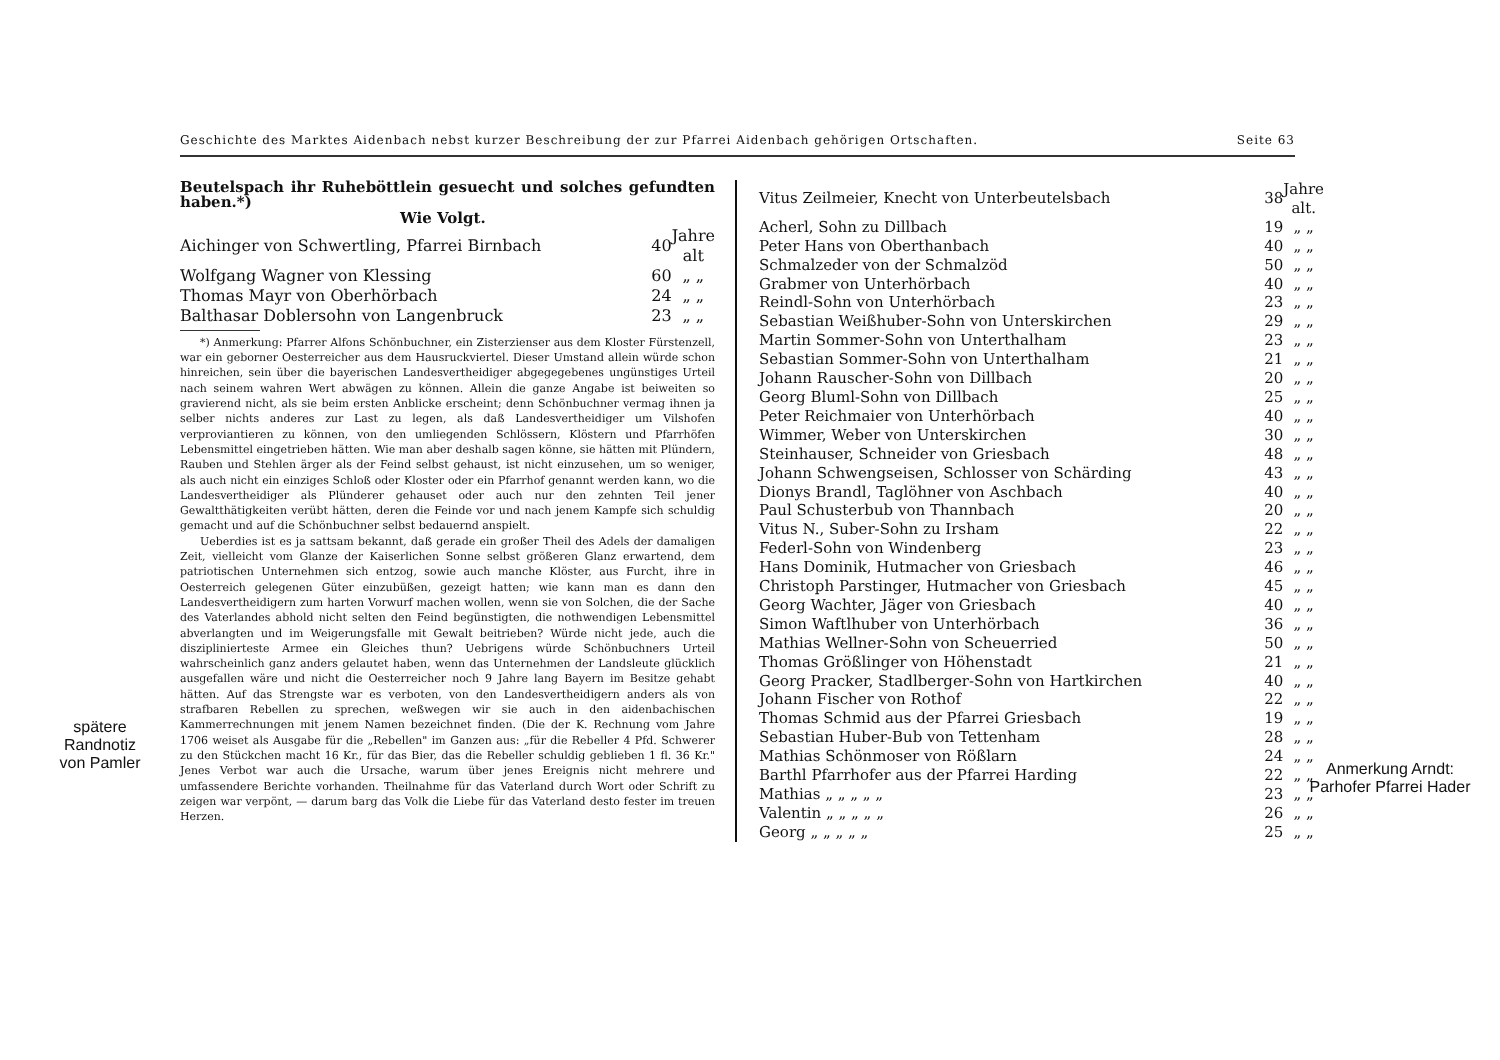Geschichte des Marktes Aidenbach nebst kurzer Beschreibung der zur Pfarrei Aidenbach gehörigen Ortschaften. Seite 63
Beutelspach ihr Ruheböttlein gesuecht und solches gefundten haben.*)
Wie Volgt.
| Aichinger von Schwertling, Pfarrei Birnbach | 40 | Jahre alt |
| Wolfgang Wagner von Klessing | 60 | „ „ |
| Thomas Mayr von Oberhörbach | 24 | „ „ |
| Balthasar Doblersohn von Langenbruck | 23 | „ „ |
*) Anmerkung: Pfarrer Alfons Schönbuchner, ein Zisterzienser aus dem Kloster Fürstenzell, war ein geborner Oesterreicher aus dem Hausruckviertel. Dieser Umstand allein würde schon hinreichen, sein über die bayerischen Landesvertheidiger abgegegebenes ungünstiges Urteil nach seinem wahren Wert abwägen zu können. Allein die ganze Angabe ist beiweiten so gravierend nicht, als sie beim ersten Anblicke erscheint; denn Schönbuchner vermag ihnen ja selber nichts anderes zur Last zu legen, als daß Landesvertheidiger um Vilshofen verproviantieren zu können, von den umliegenden Schlössern, Klöstern und Pfarrhöfen Lebensmittel eingetrieben hätten. Wie man aber deshalb sagen könne, sie hätten mit Plündern, Rauben und Stehlen ärger als der Feind selbst gehaust, ist nicht einzusehen, um so weniger, als auch nicht ein einziges Schloß oder Kloster oder ein Pfarrhof genannt werden kann, wo die Landesvertheidiger als Plünderer gehauset oder auch nur den zehnten Teil jener Gewaltthätigkeiten verübt hätten, deren die Feinde vor und nach jenem Kampfe sich schuldig gemacht und auf die Schönbuchner selbst bedauernd anspielt.
Ueberdies ist es ja sattsam bekannt, daß gerade ein großer Theil des Adels der damaligen Zeit, vielleicht vom Glanze der Kaiserlichen Sonne selbst größeren Glanz erwartend, dem patriotischen Unternehmen sich entzog, sowie auch manche Klöster, aus Furcht, ihre in Oesterreich gelegenen Güter einzubüßen, gezeigt hatten; wie kann man es dann den Landesvertheidigern zum harten Vorwurf machen wollen, wenn sie von Solchen, die der Sache des Vaterlandes abhold nicht selten den Feind begünstigten, die nothwendigen Lebensmittel abverlangten und im Weigerungsfalle mit Gewalt beitrieben? Würde nicht jede, auch die disziplinierteste Armee ein Gleiches thun? Uebrigens würde Schönbuchners Urteil wahrscheinlich ganz anders gelautet haben, wenn das Unternehmen der Landsleute glücklich ausgefallen wäre und nicht die Oesterreicher noch 9 Jahre lang Bayern im Besitze gehabt hätten. Auf das Strengste war es verboten, von den Landesvertheidigern anders als von strafbaren Rebellen zu sprechen, weßwegen wir sie auch in den aidenbachischen Kammerrechnungen mit jenem Namen bezeichnet finden. (Die der K. Rechnung vom Jahre 1706 weiset als Ausgabe für die „Rebellen" im Ganzen aus: „für die Rebeller 4 Pfd. Schwerer zu den Stückchen macht 16 Kr., für das Bier, das die Rebeller schuldig geblieben 1 fl. 36 Kr." Jenes Verbot war auch die Ursache, warum über jenes Ereignis nicht mehrere und umfassendere Berichte vorhanden. Theilnahme für das Vaterland durch Wort oder Schrift zu zeigen war verpönt, — darum barg das Volk die Liebe für das Vaterland desto fester im treuen Herzen.
| Vitus Zeilmeier, Knecht von Unterbeutelsbach | 38 | Jahre alt. |
| Acherl, Sohn zu Dillbach | 19 | „ „ |
| Peter Hans von Oberthanbach | 40 | „ „ |
| Schmalzeder von der Schmalzöd | 50 | „ „ |
| Grabmer von Unterhörbach | 40 | „ „ |
| Reindl-Sohn von Unterhörbach | 23 | „ „ |
| Sebastian Weißhuber-Sohn von Unterskirchen | 29 | „ „ |
| Martin Sommer-Sohn von Unterthalham | 23 | „ „ |
| Sebastian Sommer-Sohn von Unterthalham | 21 | „ „ |
| Johann Rauscher-Sohn von Dillbach | 20 | „ „ |
| Georg Bluml-Sohn von Dillbach | 25 | „ „ |
| Peter Reichmaier von Unterhörbach | 40 | „ „ |
| Wimmer, Weber von Unterskirchen | 30 | „ „ |
| Steinhauser, Schneider von Griesbach | 48 | „ „ |
| Johann Schwengseisen, Schlosser von Schärding | 43 | „ „ |
| Dionys Brandl, Taglöhner von Aschbach | 40 | „ „ |
| Paul Schusterbub von Thannbach | 20 | „ „ |
| Vitus N., Suber-Sohn zu Irsham | 22 | „ „ |
| Federl-Sohn von Windenberg | 23 | „ „ |
| Hans Dominik, Hutmacher von Griesbach | 46 | „ „ |
| Christoph Parstinger, Hutmacher von Griesbach | 45 | „ „ |
| Georg Wachter, Jäger von Griesbach | 40 | „ „ |
| Simon Waftlhuber von Unterhörbach | 36 | „ „ |
| Mathias Wellner-Sohn von Scheuerried | 50 | „ „ |
| Thomas Größlinger von Höhenstadt | 21 | „ „ |
| Georg Pracker, Stadlberger-Sohn von Hartkirchen | 40 | „ „ |
| Johann Fischer von Rothof | 22 | „ „ |
| Thomas Schmid aus der Pfarrei Griesbach | 19 | „ „ |
| Sebastian Huber-Bub von Tettenham | 28 | „ „ |
| Mathias Schönmoser von Rößlarn | 24 | „ „ |
| Barthl Pfarrhofer aus der Pfarrei Harding | 22 | „ „ |
| Mathias „ „ „ „ „ | 23 | „ „ |
| Valentin „ „ „ „ „ | 26 | „ „ |
| Georg „ „ „ „ „ | 25 | „ „ |
spätere Randnotiz von Pamler
Anmerkung Arndt: Parhofer Pfarrei Hader